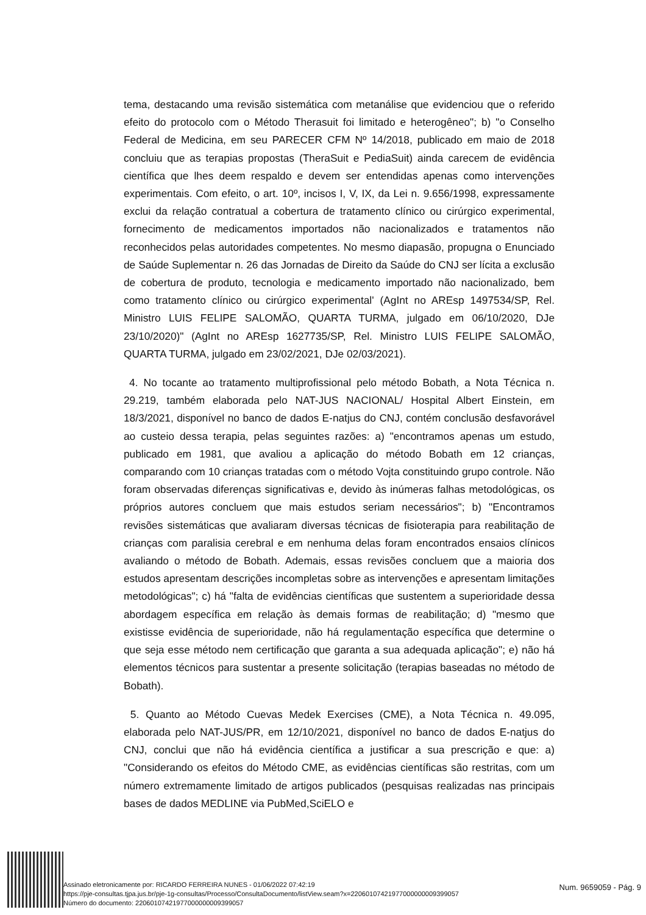tema, destacando uma revisão sistemática com metanálise que evidenciou que o referido efeito do protocolo com o Método Therasuit foi limitado e heterogêneo"; b) "o Conselho Federal de Medicina, em seu PARECER CFM Nº 14/2018, publicado em maio de 2018 concluiu que as terapias propostas (TheraSuit e PediaSuit) ainda carecem de evidência científica que lhes deem respaldo e devem ser entendidas apenas como intervenções experimentais. Com efeito, o art. 10º, incisos I, V, IX, da Lei n. 9.656/1998, expressamente exclui da relação contratual a cobertura de tratamento clínico ou cirúrgico experimental, fornecimento de medicamentos importados não nacionalizados e tratamentos não reconhecidos pelas autoridades competentes. No mesmo diapasão, propugna o Enunciado de Saúde Suplementar n. 26 das Jornadas de Direito da Saúde do CNJ ser lícita a exclusão de cobertura de produto, tecnologia e medicamento importado não nacionalizado, bem como tratamento clínico ou cirúrgico experimental' (AgInt no AREsp 1497534/SP, Rel. Ministro LUIS FELIPE SALOMÃO, QUARTA TURMA, julgado em 06/10/2020, DJe 23/10/2020)" (AgInt no AREsp 1627735/SP, Rel. Ministro LUIS FELIPE SALOMÃO, QUARTA TURMA, julgado em 23/02/2021, DJe 02/03/2021).
4. No tocante ao tratamento multiprofissional pelo método Bobath, a Nota Técnica n. 29.219, também elaborada pelo NAT-JUS NACIONAL/ Hospital Albert Einstein, em 18/3/2021, disponível no banco de dados E-natjus do CNJ, contém conclusão desfavorável ao custeio dessa terapia, pelas seguintes razões: a) "encontramos apenas um estudo, publicado em 1981, que avaliou a aplicação do método Bobath em 12 crianças, comparando com 10 crianças tratadas com o método Vojta constituindo grupo controle. Não foram observadas diferenças significativas e, devido às inúmeras falhas metodológicas, os próprios autores concluem que mais estudos seriam necessários"; b) "Encontramos revisões sistemáticas que avaliaram diversas técnicas de fisioterapia para reabilitação de crianças com paralisia cerebral e em nenhuma delas foram encontrados ensaios clínicos avaliando o método de Bobath. Ademais, essas revisões concluem que a maioria dos estudos apresentam descrições incompletas sobre as intervenções e apresentam limitações metodológicas"; c) há "falta de evidências científicas que sustentem a superioridade dessa abordagem específica em relação às demais formas de reabilitação; d) "mesmo que existisse evidência de superioridade, não há regulamentação específica que determine o que seja esse método nem certificação que garanta a sua adequada aplicação"; e) não há elementos técnicos para sustentar a presente solicitação (terapias baseadas no método de Bobath).
5. Quanto ao Método Cuevas Medek Exercises (CME), a Nota Técnica n. 49.095, elaborada pelo NAT-JUS/PR, em 12/10/2021, disponível no banco de dados E-natjus do CNJ, conclui que não há evidência científica a justificar a sua prescrição e que: a) "Considerando os efeitos do Método CME, as evidências científicas são restritas, com um número extremamente limitado de artigos publicados (pesquisas realizadas nas principais bases de dados MEDLINE via PubMed,SciELO e
Assinado eletronicamente por: RICARDO FERREIRA NUNES - 01/06/2022 07:42:19
https://pje-consultas.tjpa.jus.br/pje-1g-consultas/Processo/ConsultaDocumento/listView.seam?x=22060107421977000000009399057
Número do documento: 22060107421977000000009399057
Num. 9659059 - Pág. 9